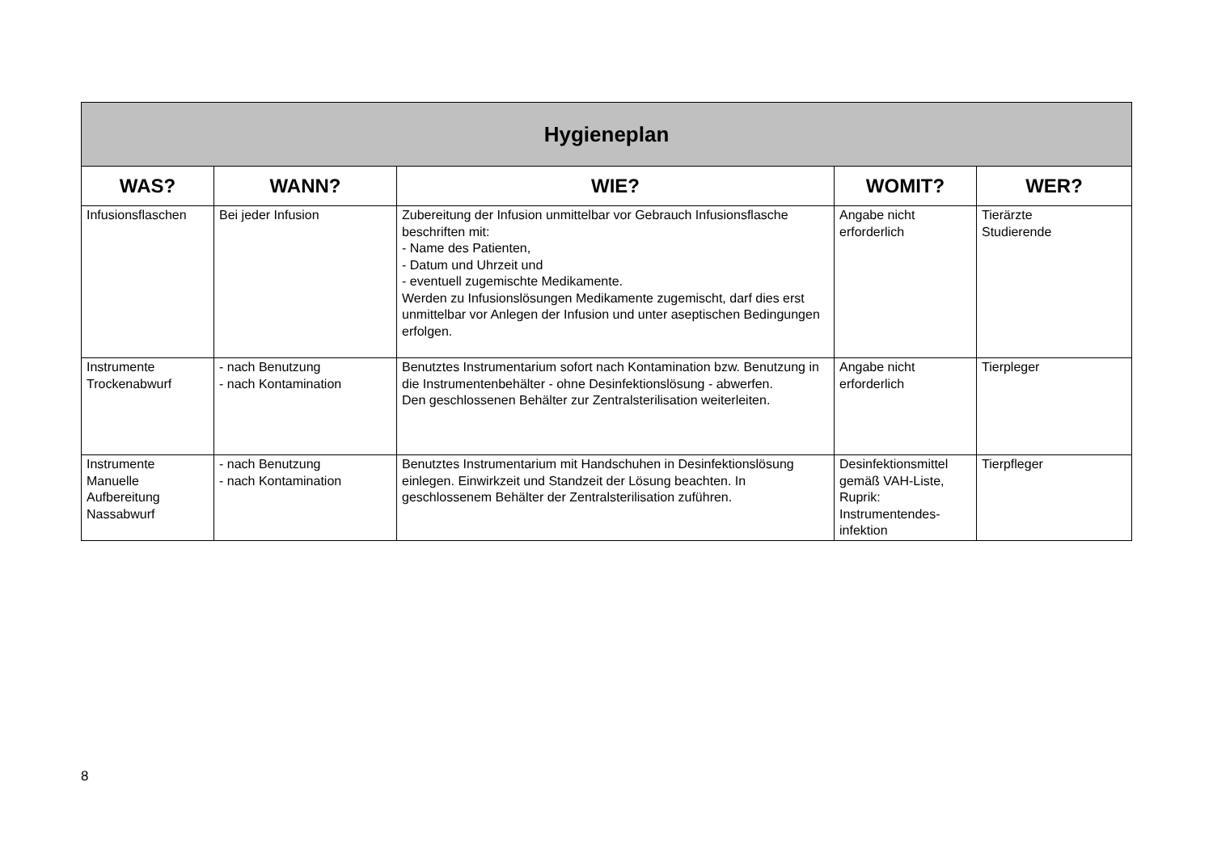| Hygieneplan | | | | |
| --- | --- | --- | --- | --- |
| WAS? | WANN? | WIE? | WOMIT? | WER? |
| Infusionsflaschen | Bei jeder Infusion | Zubereitung der Infusion unmittelbar vor Gebrauch Infusionsflasche beschriften mit: - Name des Patienten, - Datum und Uhrzeit und - eventuell zugemischte Medikamente. Werden zu Infusionslösungen Medikamente zugemischt, darf dies erst unmittelbar vor Anlegen der Infusion und unter aseptischen Bedingungen erfolgen. | Angabe nicht erforderlich | Tierärzte Studierende |
| Instrumente Trockenabwurf | - nach Benutzung - nach Kontamination | Benutztes Instrumentarium sofort nach Kontamination bzw. Benutzung in die Instrumentenbehälter - ohne Desinfektionslösung - abwerfen. Den geschlossenen Behälter zur Zentralsterilisation weiterleiten. | Angabe nicht erforderlich | Tierpleger |
| Instrumente Manuelle Aufbereitung Nassabwurf | - nach Benutzung - nach Kontamination | Benutztes Instrumentarium mit Handschuhen in Desinfektionslösung einlegen. Einwirkzeit und Standzeit der Lösung beachten. In geschlossenem Behälter der Zentralsterilisation zuführen. | Desinfektionsmittel gemäß VAH-Liste, Ruprik: Instrumentendes-infektion | Tierpfleger |
8